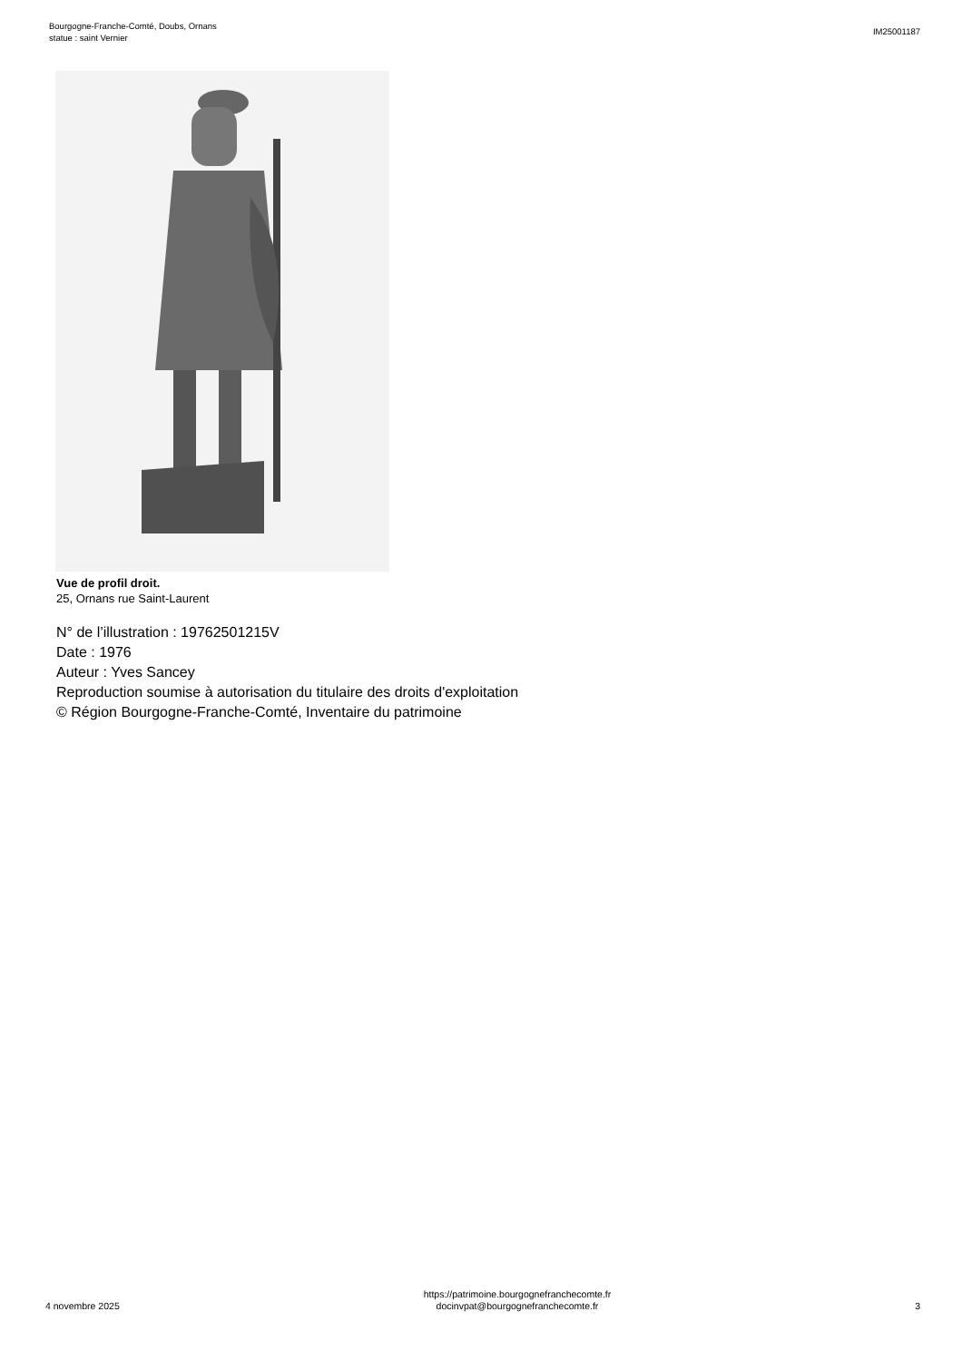Bourgogne-Franche-Comté, Doubs, Ornans
statue : saint Vernier
IM25001187
Vue de profil droit.
25, Ornans rue Saint-Laurent
N° de l’illustration : 19762501215V
Date : 1976
Auteur : Yves Sancey
Reproduction soumise à autorisation du titulaire des droits d'exploitation
© Région Bourgogne-Franche-Comté, Inventaire du patrimoine
4 novembre 2025
https://patrimoine.bourgognefranchecomte.fr
docinvpat@bourgognefranchecomte.fr
3